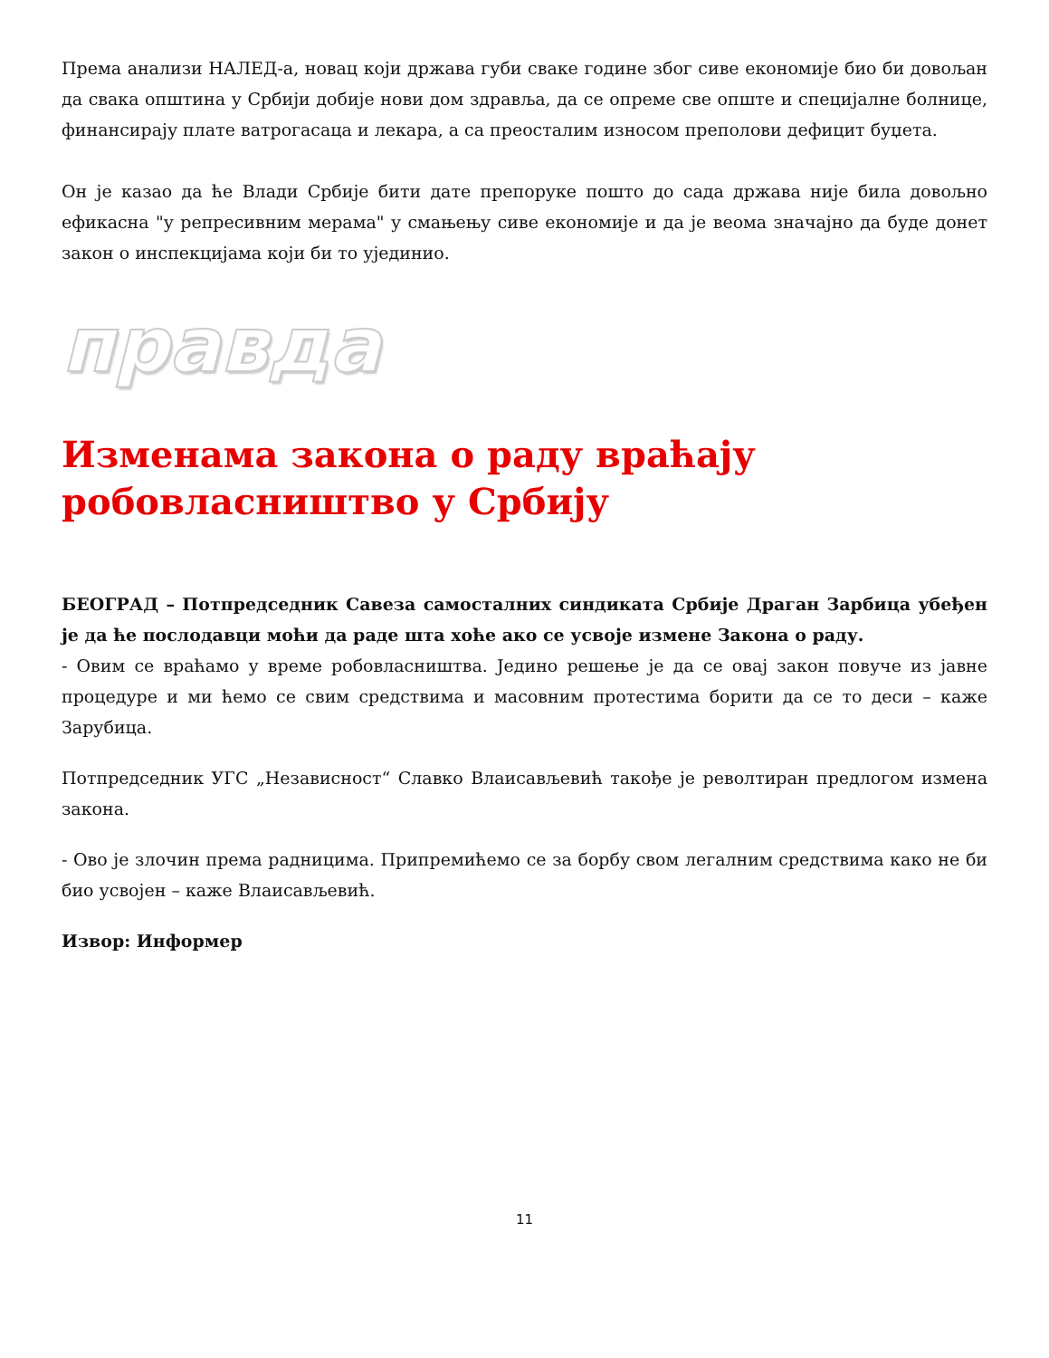Према анализи НАЛЕД-а, новац који држава губи сваке године због сиве економије био би довољан да свака општина у Србији добије нови дом здравља, да се опреме све опште и специјалне болнице, финансирају плате ватрогасаца и лекара, а са преосталим износом преполови дефицит буџета.
Он је казао да ће Влади Србије бити дате препоруке пошто до сада држава није била довољно ефикасна "у репресивним мерама" у смањењу сиве економије и да је веома значајно да буде донет закон о инспекцијама који би то ујединио.
правда
Изменама закона о раду враћају робовласништво у Србију
БЕОГРАД – Потпредседник Савеза самосталних синдиката Србије Драган Зарбица убеђен је да ће послодавци моћи да раде шта хоће ако се усвоје измене Закона о раду.
- Овим се враћамо у време робовласништва. Једино решење је да се овај закон повуче из јавне процедуре и ми ћемо се свим средствима и масовним протестима борити да се то деси – каже Зарубица.
Потпредседник УГС „Независност“ Славко Влаисављевић такође је револтиран предлогом измена закона.
- Ово је злочин према радницима. Припремићемо се за борбу свом легалним средствима како не би био усвојен – каже Влаисављевић.
Извор: Информер
11